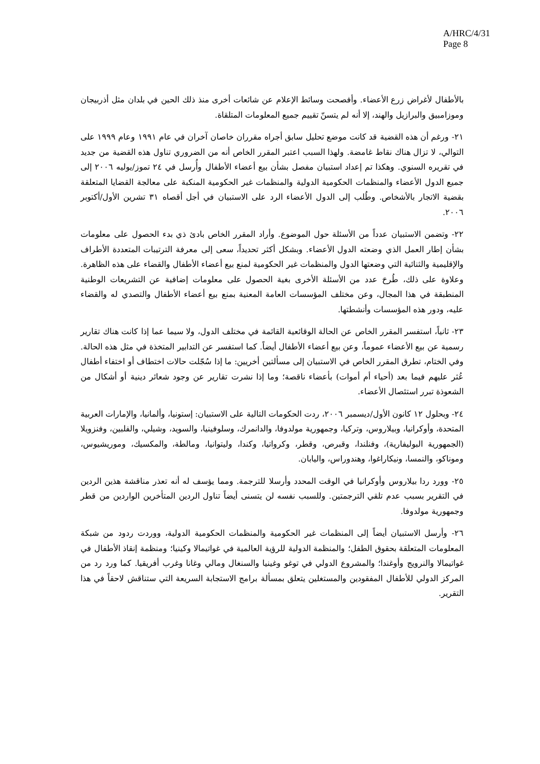A/HRC/4/31
Page 8
بالأطفال لأغراض زرع الأعضاء. وأفصحت وسائط الإعلام عن شائعات أخرى منذ ذلك الحين في بلدان مثل أذربيجان وموزامبيق والبرازيل والهند، إلا أنه لم يتسنّ تقييم جميع المعلومات المتلقاة.
٢١- ورغم أن هذه القضية قد كانت موضع تحليل سابق أجراه مقرران خاصان آخران في عام ١٩٩١ وعام ١٩٩٩ على التوالي، لا تزال هناك نقاط غامضة. ولهذا السبب اعتبر المقرر الخاص أنه من الضروري تناول هذه القضية من جديد في تقريره السنوي. وهكذا تم إعداد استبيان مفصل بشأن بيع أعضاء الأطفال وأُرسل في ٢٤ تموز/يوليه ٢٠٠٦ إلى جميع الدول الأعضاء والمنظمات الحكومية الدولية والمنظمات غير الحكومية المنكبة على معالجة القضايا المتعلقة بقضية الاتجار بالأشخاص. وطُلب إلى الدول الأعضاء الرد على الاستبيان في أجل أقصاه ٣١ تشرين الأول/أكتوبر ٢٠٠٦.
٢٢- وتضمن الاستبيان عدداً من الأسئلة حول الموضوع. وأراد المقرر الخاص بادئ ذي بدء الحصول على معلومات بشأن إطار العمل الذي وضعته الدول الأعضاء. وبشكل أكثر تحديداً، سعى إلى معرفة الترتيبات المتعددة الأطراف والإقليمية والثنائية التي وضعتها الدول والمنظمات غير الحكومية لمنع بيع أعضاء الأطفال والقضاء على هذه الظاهرة. وعلاوة على ذلك، طُرحَ عدد من الأسئلة الأخرى بغية الحصول على معلومات إضافية عن التشريعات الوطنية المنطبقة في هذا المجال، وعن مختلف المؤسسات العامة المعنية بمنع بيع أعضاء الأطفال والتصدي له والقضاء عليه، ودور هذه المؤسسات وأنشطتها.
٢٣- ثانياً، استفسر المقرر الخاص عن الحالة الوقائعية القائمة في مختلف الدول، ولا سيما عما إذا كانت هناك تقارير رسمية عن بيع الأعضاء عموماً، وعن بيع أعضاء الأطفال أيضاً. كما استفسر عن التدابير المتخذة في مثل هذه الحالة. وفي الختام، تطرق المقرر الخاص في الاستبيان إلى مسألتين أخريين: ما إذا سُجّلت حالات اختطاف أو اختفاء أطفال عُثر عليهم فيما بعد (أحياء أم أموات) بأعضاء ناقصة؛ وما إذا نشرت تقارير عن وجود شعائر دينية أو أشكال من الشعوذة تبرر استئصال الأعضاء.
٢٤- وبحلول ١٢ كانون الأول/ديسمبر ٢٠٠٦، ردت الحكومات التالية على الاستبيان: إستونيا، وألمانيا، والإمارات العربية المتحدة، وأوكرانيا، وبيلاروس، وتركيا، وجمهورية مولدوفا، والدانمرك، وسلوفينيا، والسويد، وشيلي، والفلبين، وفنزويلا (الجمهورية البوليفارية)، وفنلندا، وقبرص، وقطر، وكرواتيا، وكندا، وليتوانيا، ومالطة، والمكسيك، وموريشيوس، وموناكو، والنمسا، ونيكاراغوا، وهندوراس، واليابان.
٢٥- وورد ردا بيلاروس وأوكرانيا في الوقت المحدد وأرسلا للترجمة. ومما يؤسف له أنه تعذر مناقشة هذين الردين في التقرير بسبب عدم تلقي الترجمتين. وللسبب نفسه لن يتسنى أيضاً تناول الردين المتأخرين الواردين من قطر وجمهورية مولدوفا.
٢٦- وأرسل الاستبيان أيضاً إلى المنظمات غير الحكومية والمنظمات الحكومية الدولية، ووردت ردود من شبكة المعلومات المتعلقة بحقوق الطفل؛ والمنظمة الدولية للرؤية العالمية في غواتيمالا وكينيا؛ ومنظمة إنقاذ الأطفال في غواتيمالا والنرويج وأوغندا؛ والمشروع الدولي في توغو وغينيا والسنغال ومالي وغانا وغرب أفريقيا. كما ورد رد من المركز الدولي للأطفال المفقودين والمستغلين يتعلق بمسألة برامج الاستجابة السريعة التي ستناقش لاحقاً في هذا التقرير.